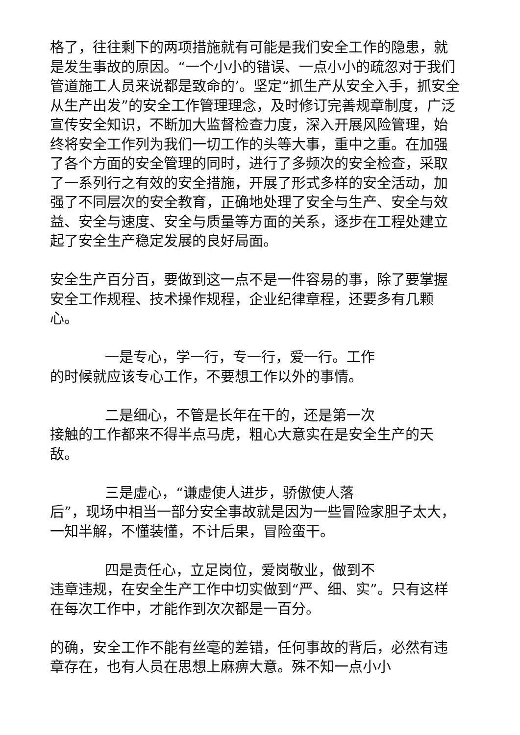格了，往往剩下的两项措施就有可能是我们安全工作的隐患，就是发生事故的原因。“一个小小的错误、一点小小的疏忽对于我们管道施工人员来说都是致命的’。坚定“抓生产从安全入手，抓安全从生产出发”的安全工作管理理念，及时修订完善规章制度，广泛宣传安全知识，不断加大监督检查力度，深入开展风险管理，始终将安全工作列为我们一切工作的头等大事，重中之重。在加强了各个方面的安全管理的同时，进行了多频次的安全检查，采取了一系列行之有效的安全措施，开展了形式多样的安全活动，加强了不同层次的安全教育，正确地处理了安全与生产、安全与效益、安全与速度、安全与质量等方面的关系，逐步在工程处建立起了安全生产稳定发展的良好局面。
安全生产百分百，要做到这一点不是一件容易的事，除了要掌握安全工作规程、技术操作规程，企业纪律章程，还要多有几颗心。
一是专心，学一行，专一行，爱一行。工作
的时候就应该专心工作，不要想工作以外的事情。
二是细心，不管是长年在干的，还是第一次
接触的工作都来不得半点马虎，粗心大意实在是安全生产的天敌。
三是虚心，“谦虚使人进步，骄傲使人落
后”，现场中相当一部分安全事故就是因为一些冒险家胆子太大，一知半解，不懂装懂，不计后果，冒险蛮干。
四是责任心，立足岗位，爱岗敬业，做到不
违章违规，在安全生产工作中切实做到“严、细、实”。只有这样在每次工作中，才能作到次次都是一百分。
的确，安全工作不能有丝毫的差错，任何事故的背后，必然有违章存在，也有人员在思想上麻痹大意。殊不知一点小小